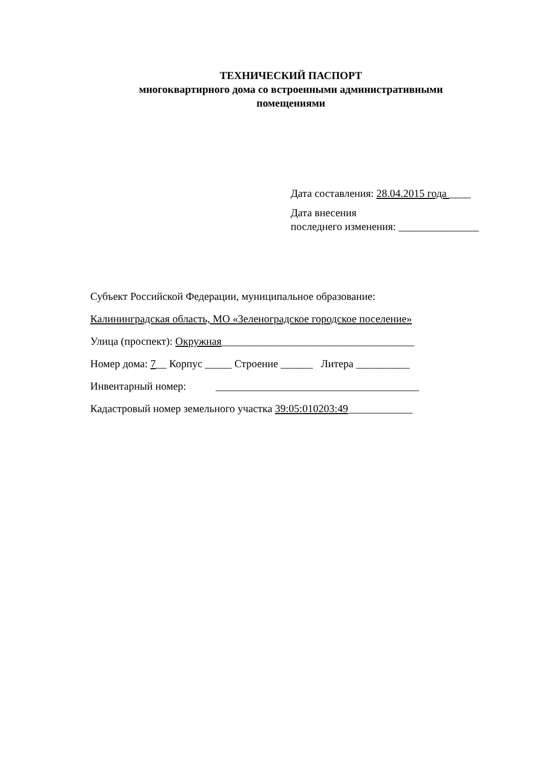ТЕХНИЧЕСКИЙ ПАСПОРТ
многоквартирного дома со встроенными административными
помещениями
Дата составления: 28.04.2015 года ____
Дата внесения
последнего изменения: _______________
Субъект Российской Федерации, муниципальное образование:
Калининградская область, МО «Зеленоградское городское поселение»
Улица (проспект): Окружная____________________________________
Номер дома: 7__ Корпус _____ Строение ______ Литера __________
Инвентарный номер: ______________________________________
Кадастровый номер земельного участка 39:05:010203:49____________